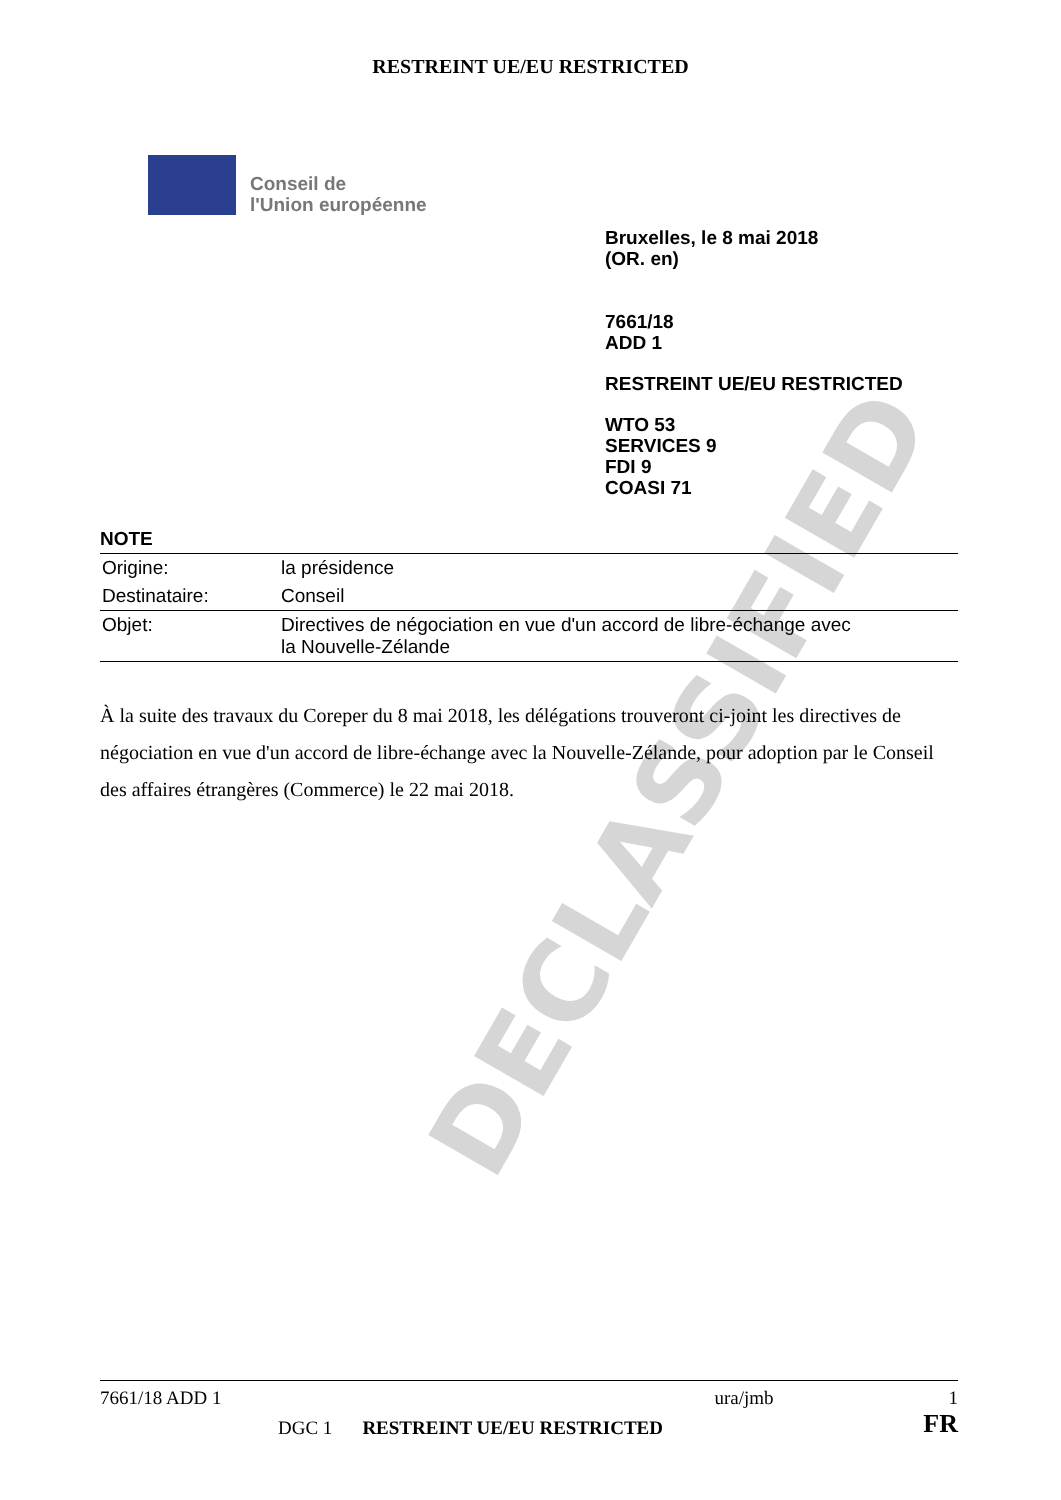DECLASSIFIED
RESTREINT UE/EU RESTRICTED
Conseil de
l'Union européenne
Bruxelles, le 8 mai 2018
(OR. en)
7661/18
ADD 1
RESTREINT UE/EU RESTRICTED
WTO 53
SERVICES 9
FDI 9
COASI 71
NOTE
| Origine: | la présidence |
| Destinataire: | Conseil |
| Objet: | Directives de négociation en vue d'un accord de libre-échange avec la Nouvelle-Zélande |
À la suite des travaux du Coreper du 8 mai 2018, les délégations trouveront ci-joint les directives de négociation en vue d'un accord de libre-échange avec la Nouvelle-Zélande, pour adoption par le Conseil des affaires étrangères (Commerce) le 22 mai 2018.
7661/18 ADD 1 ura/jmb 1
DGC 1 RESTREINT UE/EU RESTRICTED FR